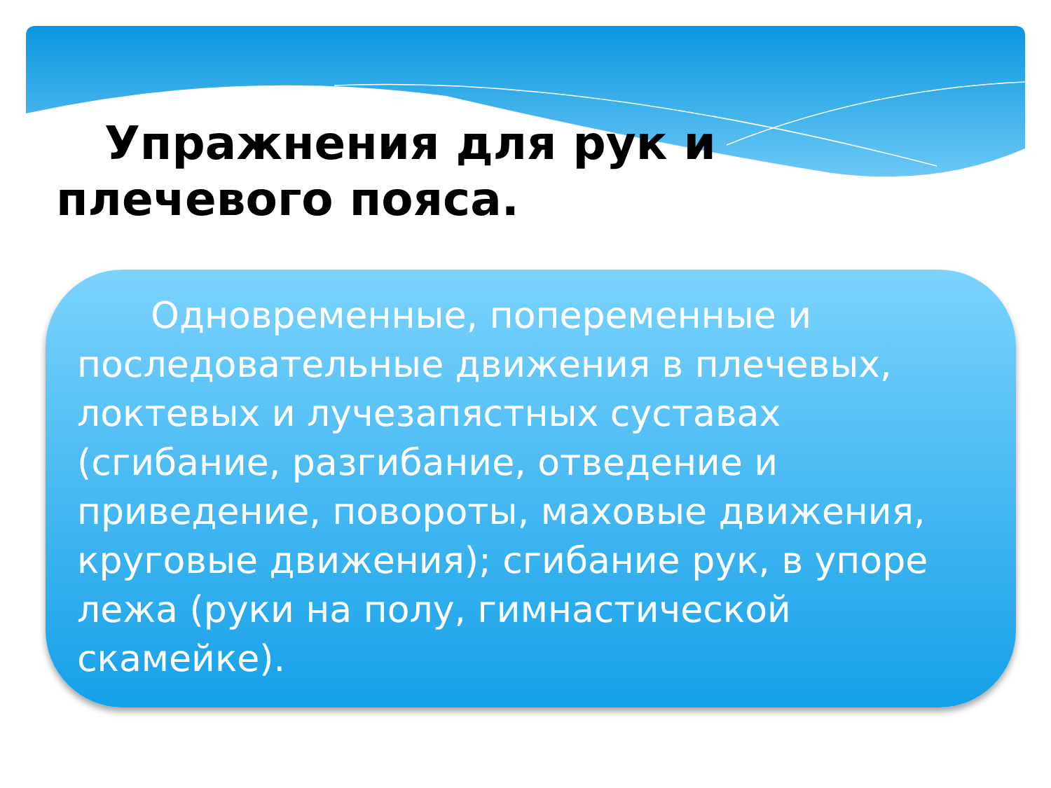Упражнения для рук и плечевого пояса.
Одновременные, попеременные и последовательные движения в плечевых, локтевых и лучезапястных суставах (сгибание, разгибание, отведение и приведение, повороты, маховые движения, круговые движения); сгибание рук, в упоре лежа (руки на полу, гимнастической скамейке).